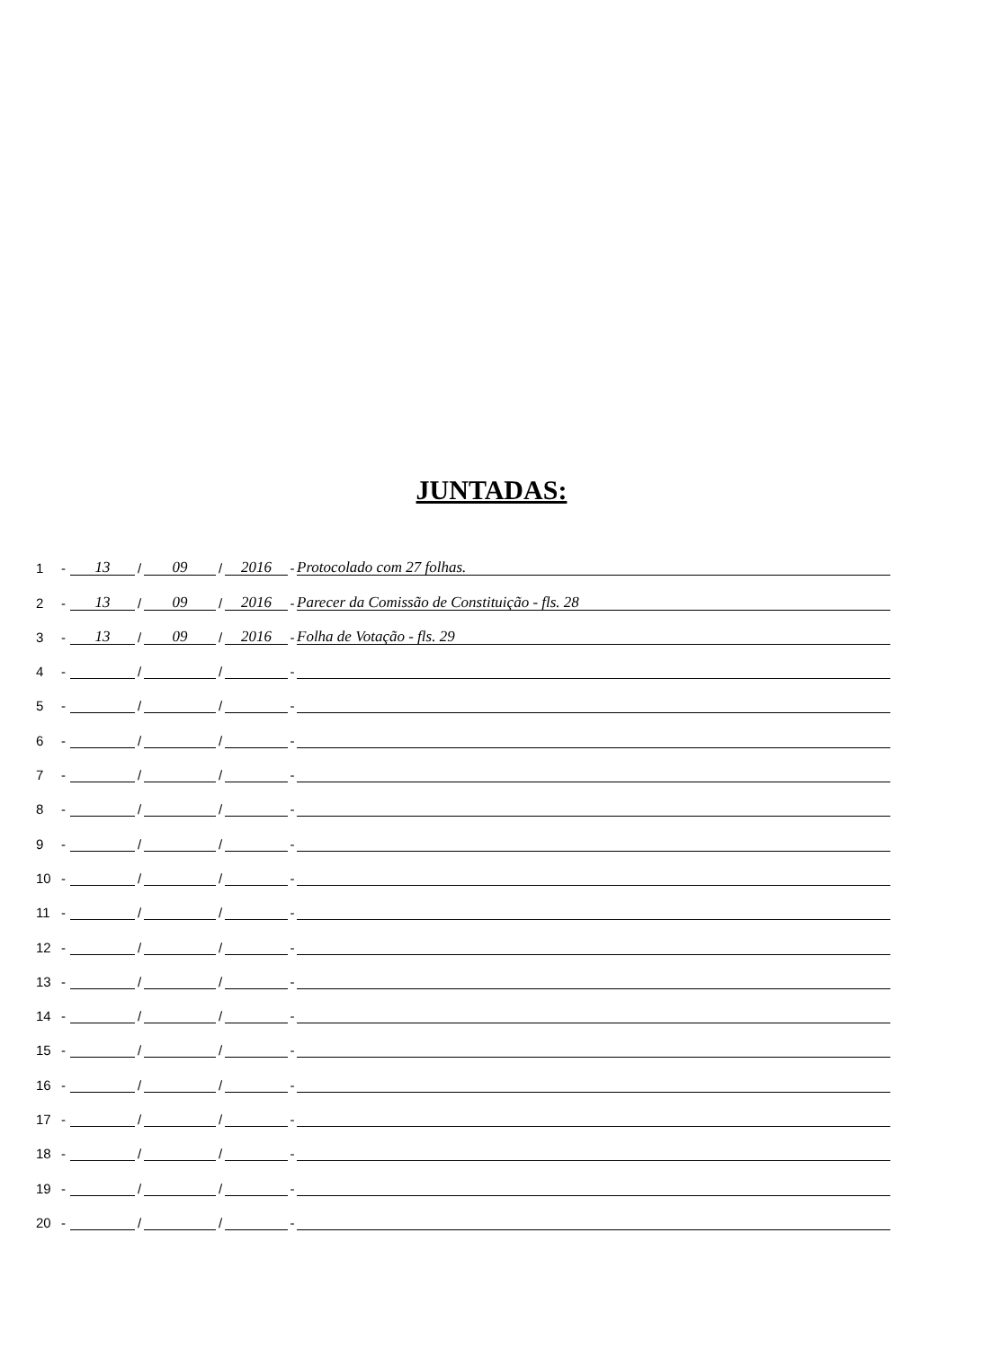JUNTADAS:
1 - 13 / 09 / 2016 - Protocolado com 27 folhas.
2 - 13 / 09 / 2016 - Parecer da Comissão de Constituição - fls. 28
3 - 13 / 09 / 2016 - Folha de Votação - fls. 29
4 - / / -
5 - / / -
6 - / / -
7 - / / -
8 - / / -
9 - / / -
10 - / / -
11 - / / -
12 - / / -
13 - / / -
14 - / / -
15 - / / -
16 - / / -
17 - / / -
18 - / / -
19 - / / -
20 - / / -